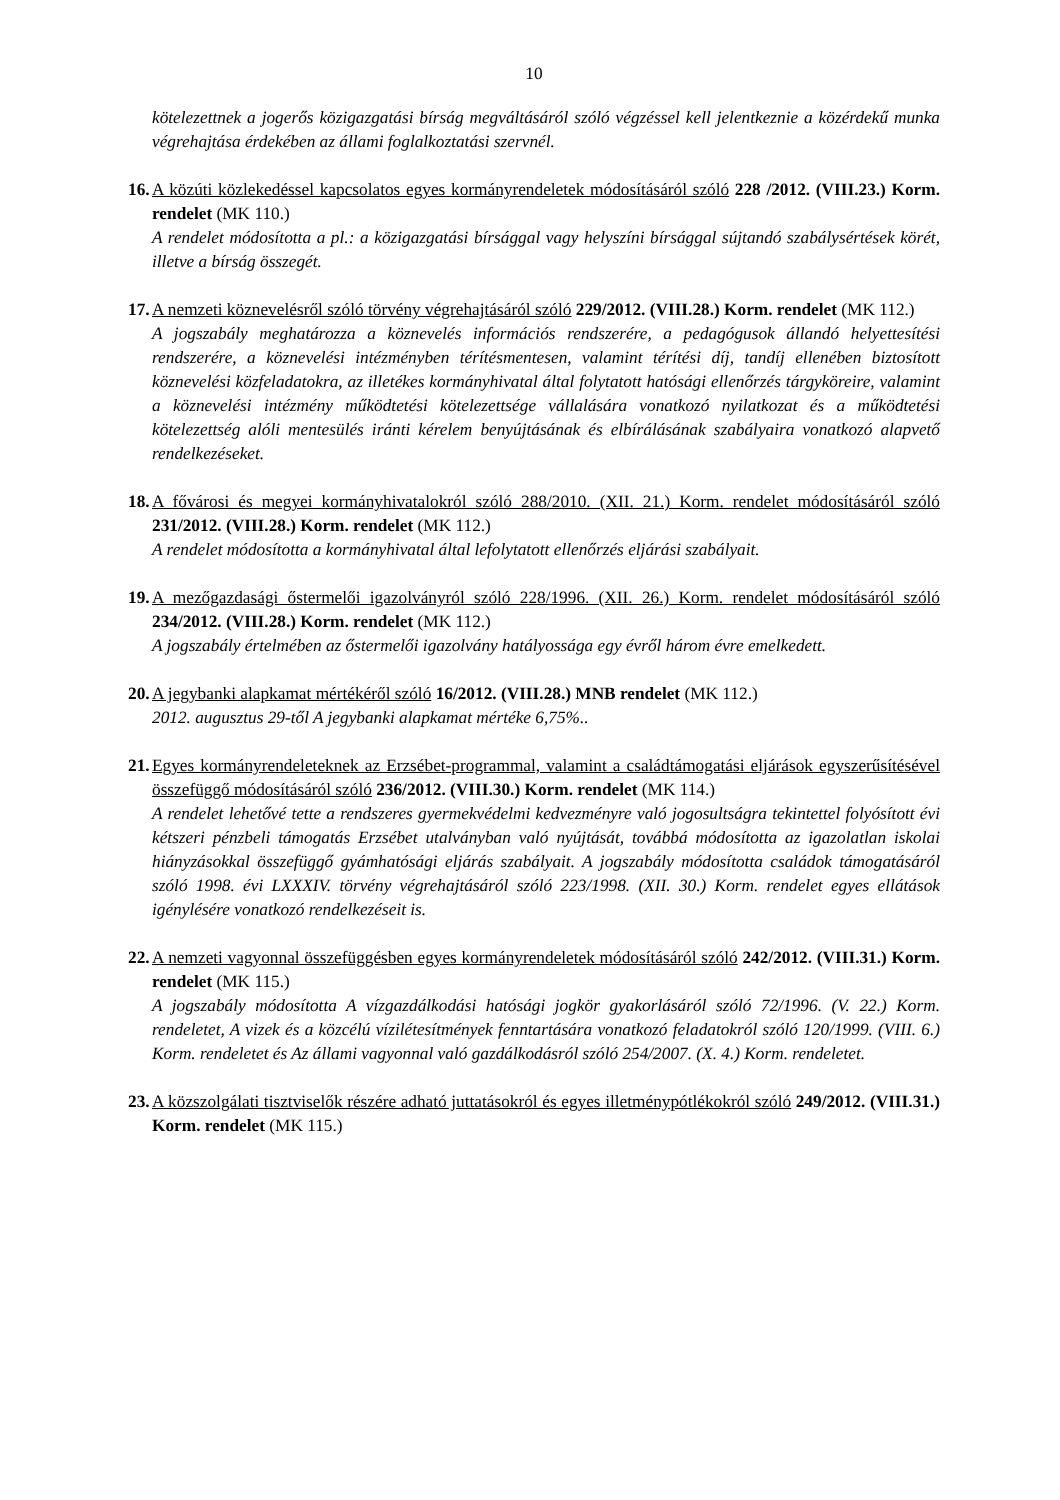10
kötelezettnek a jogerős közigazgatási bírság megváltásáról szóló végzéssel kell jelentkeznie a közérdekű munka végrehajtása érdekében az állami foglalkoztatási szervnél.
16.
A közúti közlekedéssel kapcsolatos egyes kormányrendeletek módosításáról szóló 228 /2012. (VIII.23.) Korm. rendelet (MK 110.)
A rendelet módosította a pl.: a közigazgatási bírsággal vagy helyszíni bírsággal sújtandó szabálysértések körét, illetve a bírság összegét.
17.
A nemzeti köznevelésről szóló törvény végrehajtásáról szóló 229/2012. (VIII.28.) Korm. rendelet (MK 112.)
A jogszabály meghatározza a köznevelés információs rendszerére, a pedagógusok állandó helyettesítési rendszerére, a köznevelési intézményben térítésmentesen, valamint térítési díj, tandíj ellenében biztosított köznevelési közfeladatokra, az illetékes kormányhivatal által folytatott hatósági ellenőrzés tárgyköreire, valamint a köznevelési intézmény működtetési kötelezettsége vállalására vonatkozó nyilatkozat és a működtetési kötelezettség alóli mentesülés iránti kérelem benyújtásának és elbírálásának szabályaira vonatkozó alapvető rendelkezéseket.
18.
A fővárosi és megyei kormányhivatalokról szóló 288/2010. (XII. 21.) Korm. rendelet módosításáról szóló 231/2012. (VIII.28.) Korm. rendelet (MK 112.)
A rendelet módosította a kormányhivatal által lefolytatott ellenőrzés eljárási szabályait.
19.
A mezőgazdasági őstermelői igazolványról szóló 228/1996. (XII. 26.) Korm. rendelet módosításáról szóló 234/2012. (VIII.28.) Korm. rendelet (MK 112.)
A jogszabály értelmében az őstermelői igazolvány hatályossága egy évről három évre emelkedett.
20.
A jegybanki alapkamat mértékéről szóló 16/2012. (VIII.28.) MNB rendelet (MK 112.)
2012. augusztus 29-től A jegybanki alapkamat mértéke 6,75%..
21.
Egyes kormányrendeleteknek az Erzsébet-programmal, valamint a családtámogatási eljárások egyszerűsítésével összefüggő módosításáról szóló 236/2012. (VIII.30.) Korm. rendelet (MK 114.)
A rendelet lehetővé tette a rendszeres gyermekvédelmi kedvezményre való jogosultságra tekintettel folyósított évi kétszeri pénzbeli támogatás Erzsébet utalványban való nyújtását, továbbá módosította az igazolatlan iskolai hiányzásokkal összefüggő gyámhatósági eljárás szabályait. A jogszabály módosította családok támogatásáról szóló 1998. évi LXXXIV. törvény végrehajtásáról szóló 223/1998. (XII. 30.) Korm. rendelet egyes ellátások igénylésére vonatkozó rendelkezéseit is.
22.
A nemzeti vagyonnal összefüggésben egyes kormányrendeletek módosításáról szóló 242/2012. (VIII.31.) Korm. rendelet (MK 115.)
A jogszabály módosította A vízgazdálkodási hatósági jogkör gyakorlásáról szóló 72/1996. (V. 22.) Korm. rendeletet, A vizek és a közcélú vízilétesítmények fenntartására vonatkozó feladatokról szóló 120/1999. (VIII. 6.) Korm. rendeletet és Az állami vagyonnal való gazdálkodásról szóló 254/2007. (X. 4.) Korm. rendeletet.
23.
A közszolgálati tisztviselők részére adható juttatásokról és egyes illetménypótlékokról szóló 249/2012. (VIII.31.) Korm. rendelet (MK 115.)